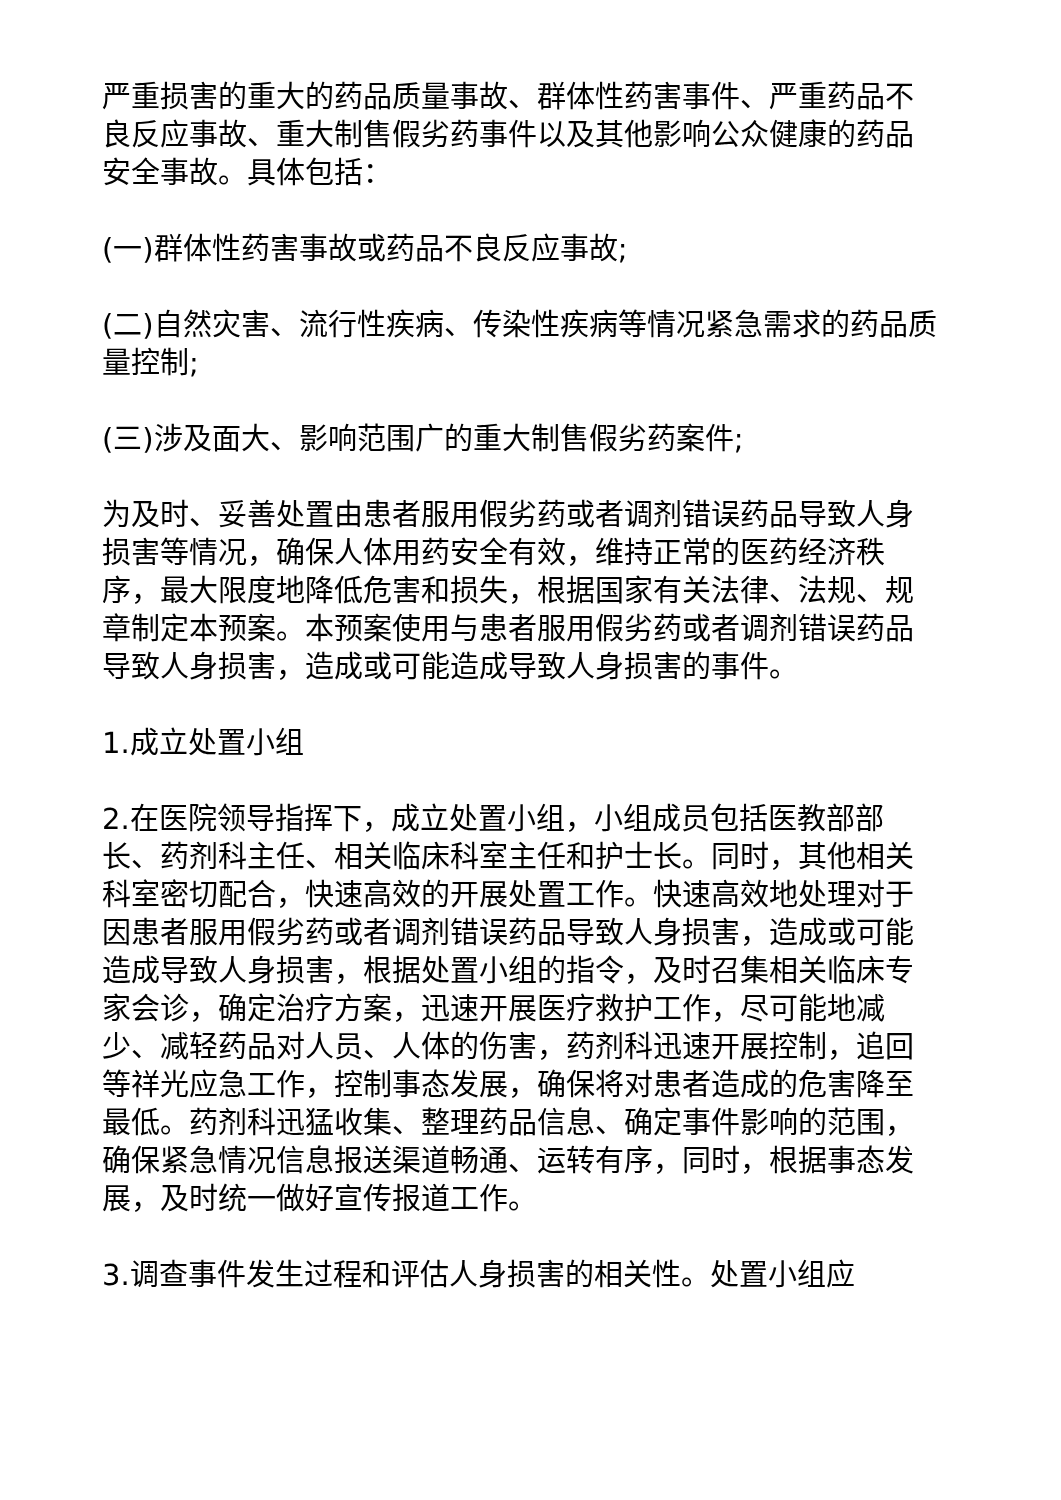严重损害的重大的药品质量事故、群体性药害事件、严重药品不良反应事故、重大制售假劣药事件以及其他影响公众健康的药品安全事故。具体包括：
(一)群体性药害事故或药品不良反应事故;
(二)自然灾害、流行性疾病、传染性疾病等情况紧急需求的药品质量控制;
(三)涉及面大、影响范围广的重大制售假劣药案件;
为及时、妥善处置由患者服用假劣药或者调剂错误药品导致人身损害等情况，确保人体用药安全有效，维持正常的医药经济秩序，最大限度地降低危害和损失，根据国家有关法律、法规、规章制定本预案。本预案使用与患者服用假劣药或者调剂错误药品导致人身损害，造成或可能造成导致人身损害的事件。
1.成立处置小组
2.在医院领导指挥下，成立处置小组，小组成员包括医教部部长、药剂科主任、相关临床科室主任和护士长。同时，其他相关科室密切配合，快速高效的开展处置工作。快速高效地处理对于因患者服用假劣药或者调剂错误药品导致人身损害，造成或可能造成导致人身损害，根据处置小组的指令，及时召集相关临床专家会诊，确定治疗方案，迅速开展医疗救护工作，尽可能地减少、减轻药品对人员、人体的伤害，药剂科迅速开展控制，追回等祥光应急工作，控制事态发展，确保将对患者造成的危害降至最低。药剂科迅猛收集、整理药品信息、确定事件影响的范围，确保紧急情况信息报送渠道畅通、运转有序，同时，根据事态发展，及时统一做好宣传报道工作。
3.调查事件发生过程和评估人身损害的相关性。处置小组应